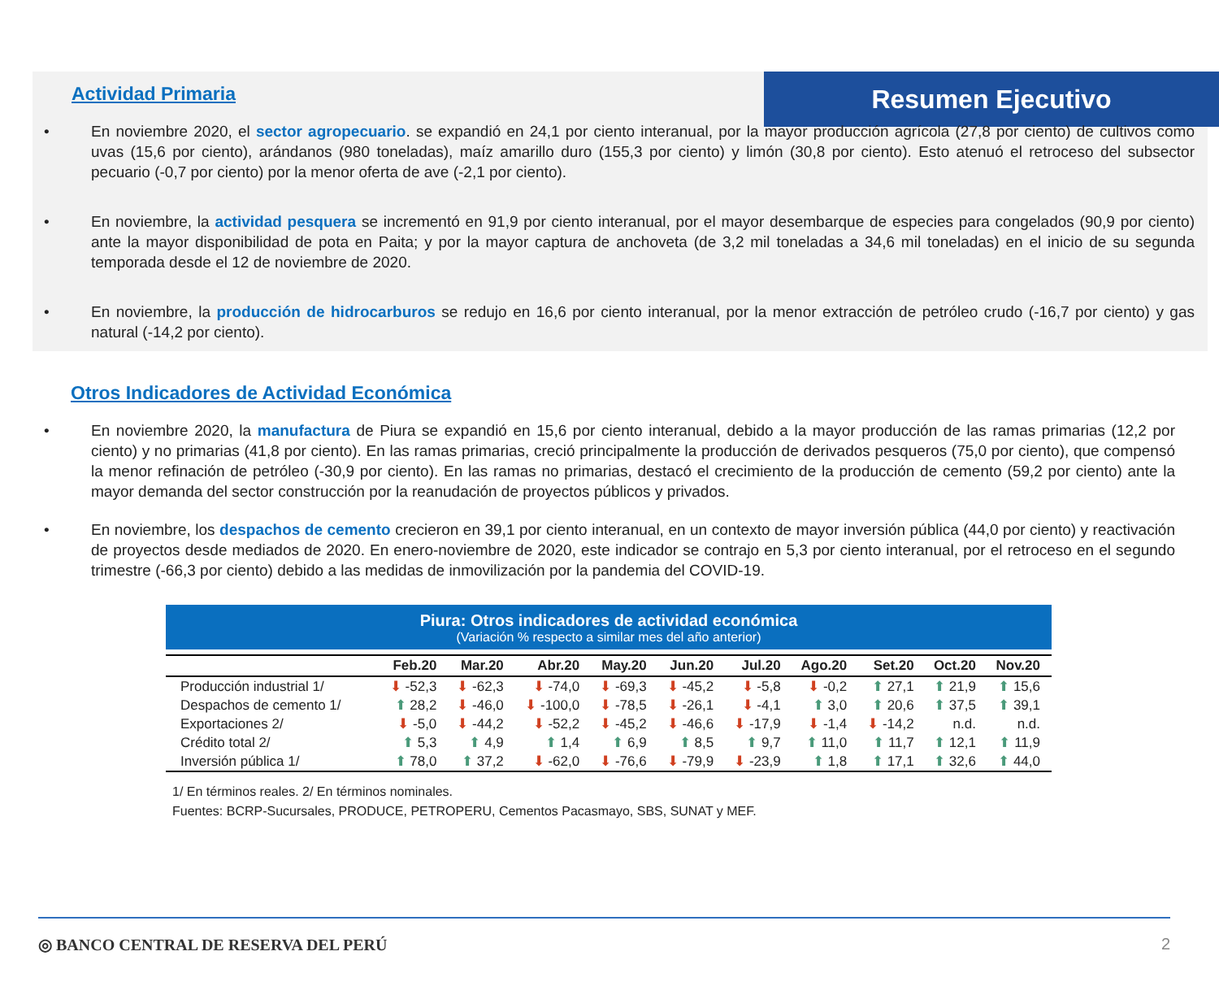Resumen Ejecutivo
Actividad Primaria
• En noviembre 2020, el sector agropecuario. se expandió en 24,1 por ciento interanual, por la mayor producción agrícola (27,8 por ciento) de cultivos como uvas (15,6 por ciento), arándanos (980 toneladas), maíz amarillo duro (155,3 por ciento) y limón (30,8 por ciento). Esto atenuó el retroceso del subsector pecuario (-0,7 por ciento) por la menor oferta de ave (-2,1 por ciento).
• En noviembre, la actividad pesquera se incrementó en 91,9 por ciento interanual, por el mayor desembarque de especies para congelados (90,9 por ciento) ante la mayor disponibilidad de pota en Paita; y por la mayor captura de anchoveta (de 3,2 mil toneladas a 34,6 mil toneladas) en el inicio de su segunda temporada desde el 12 de noviembre de 2020.
• En noviembre, la producción de hidrocarburos se redujo en 16,6 por ciento interanual, por la menor extracción de petróleo crudo (-16,7 por ciento) y gas natural (-14,2 por ciento).
Otros Indicadores de Actividad Económica
• En noviembre 2020, la manufactura de Piura se expandió en 15,6 por ciento interanual, debido a la mayor producción de las ramas primarias (12,2 por ciento) y no primarias (41,8 por ciento). En las ramas primarias, creció principalmente la producción de derivados pesqueros (75,0 por ciento), que compensó la menor refinación de petróleo (-30,9 por ciento). En las ramas no primarias, destacó el crecimiento de la producción de cemento (59,2 por ciento) ante la mayor demanda del sector construcción por la reanudación de proyectos públicos y privados.
• En noviembre, los despachos de cemento crecieron en 39,1 por ciento interanual, en un contexto de mayor inversión pública (44,0 por ciento) y reactivación de proyectos desde mediados de 2020. En enero-noviembre de 2020, este indicador se contrajo en 5,3 por ciento interanual, por el retroceso en el segundo trimestre (-66,3 por ciento) debido a las medidas de inmovilización por la pandemia del COVID-19.
Piura: Otros indicadores de actividad económica
(Variación % respecto a similar mes del año anterior)
| | Feb.20 | Mar.20 | Abr.20 | May.20 | Jun.20 | Jul.20 | Ago.20 | Set.20 | Oct.20 | Nov.20 |
| --- | --- | --- | --- | --- | --- | --- | --- | --- | --- | --- |
| Producción industrial 1/ | ⬇ -52,3 | ⬇ -62,3 | ⬇ -74,0 | ⬇ -69,3 | ⬇ -45,2 | ⬇ -5,8 | ⬇ -0,2 | ⬆ 27,1 | ⬆ 21,9 | ⬆ 15,6 |
| Despachos de cemento 1/ | ⬆ 28,2 | ⬇ -46,0 | ⬇ -100,0 | ⬇ -78,5 | ⬇ -26,1 | ⬇ -4,1 | ⬆ 3,0 | ⬆ 20,6 | ⬆ 37,5 | ⬆ 39,1 |
| Exportaciones 2/ | ⬇ -5,0 | ⬇ -44,2 | ⬇ -52,2 | ⬇ -45,2 | ⬇ -46,6 | ⬇ -17,9 | ⬇ -1,4 | ⬇ -14,2 | n.d. | n.d. |
| Crédito total 2/ | ⬆ 5,3 | ⬆ 4,9 | ⬆ 1,4 | ⬆ 6,9 | ⬆ 8,5 | ⬆ 9,7 | ⬆ 11,0 | ⬆ 11,7 | ⬆ 12,1 | ⬆ 11,9 |
| Inversión pública 1/ | ⬆ 78,0 | ⬆ 37,2 | ⬇ -62,0 | ⬇ -76,6 | ⬇ -79,9 | ⬇ -23,9 | ⬆ 1,8 | ⬆ 17,1 | ⬆ 32,6 | ⬆ 44,0 |
1/ En términos reales. 2/ En términos nominales.
Fuentes: BCRP-Sucursales, PRODUCE, PETROPERU, Cementos Pacasmayo, SBS, SUNAT y MEF.
◎ BANCO CENTRAL DE RESERVA DEL PERÚ 2